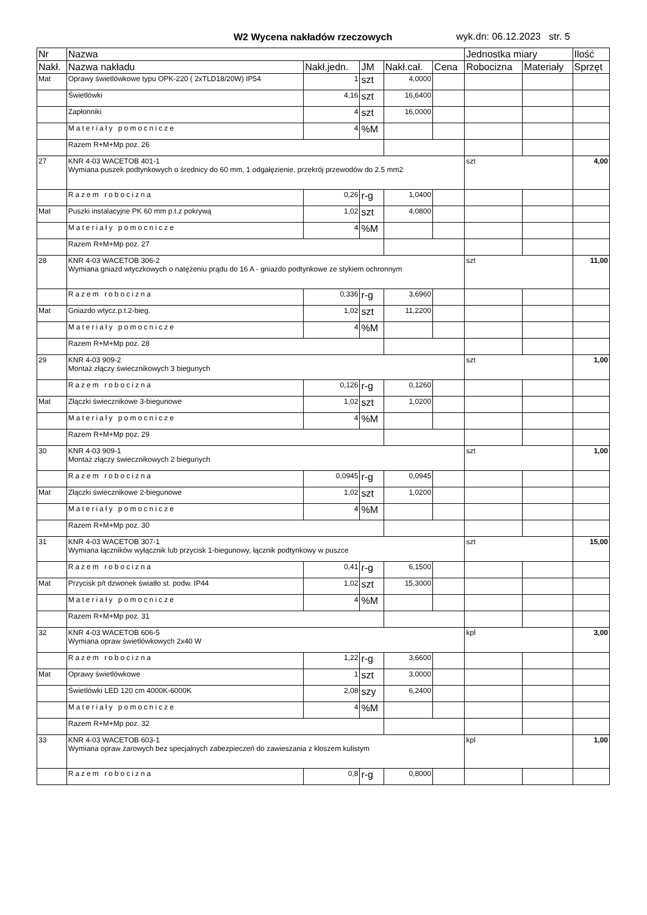W2 Wycena nakładów rzeczowych wyk.dn: 06.12.2023 str. 5
| Nr | Nazwa | | | | | Jednostka miary | | Ilość |
| --- | --- | --- | --- | --- | --- | --- | --- | --- |
| Nakł. | Nazwa nakładu | Nakł.jedn. | JM | Nakł.cał. | Cena | Robocizna | Materiały | Sprzęt |
| Mat | Oprawy świetlówkowe typu OPK-220 ( 2xTLD18/20W) IP54 | 1 | szt | 4,0000 | | | | |
| | Świetlówki | 4,16 | szt | 16,6400 | | | | |
| | Zapłonniki | 4 | szt | 16,0000 | | | | |
| | Materiały pomocnicze | 4 | %M | | | | | |
| | Razem R+M+Mp poz. 26 | | | | | | | |
| 27 | KNR 4-03 WACETOB 401-1 Wymiana puszek podtynkowych o średnicy do 60 mm, 1 odgałęzienie, przekrój przewodów do 2.5 mm2 | | | | | szt | | 4,00 |
| | Razem robocizna | 0,26 | r-g | 1,0400 | | | | |
| Mat | Puszki instalacyjne PK 60 mm p.t.z pokrywą | 1,02 | szt | 4,0800 | | | | |
| | Materiały pomocnicze | 4 | %M | | | | | |
| | Razem R+M+Mp poz. 27 | | | | | | | |
| 28 | KNR 4-03 WACETOB 306-2 Wymiana gniazd wtyczkowych o natężeniu prądu do 16 A - gniazdo podtynkowe ze stykiem ochronnym | | | | | szt | | 11,00 |
| | Razem robocizna | 0,336 | r-g | 3,6960 | | | | |
| Mat | Gniazdo wtycz.p.t.2-bieg. | 1,02 | szt | 11,2200 | | | | |
| | Materiały pomocnicze | 4 | %M | | | | | |
| | Razem R+M+Mp poz. 28 | | | | | | | |
| 29 | KNR 4-03 909-2 Montaż złączy świecznikowych 3 biegunych | | | | | szt | | 1,00 |
| | Razem robocizna | 0,126 | r-g | 0,1260 | | | | |
| Mat | Złączki świecznikowe 3-biegunowe | 1,02 | szt | 1,0200 | | | | |
| | Materiały pomocnicze | 4 | %M | | | | | |
| | Razem R+M+Mp poz. 29 | | | | | | | |
| 30 | KNR 4-03 909-1 Montaż złączy świecznikowych 2 biegunych | | | | | szt | | 1,00 |
| | Razem robocizna | 0,0945 | r-g | 0,0945 | | | | |
| Mat | Złączki świecznikowe 2-biegunowe | 1,02 | szt | 1,0200 | | | | |
| | Materiały pomocnicze | 4 | %M | | | | | |
| | Razem R+M+Mp poz. 30 | | | | | | | |
| 31 | KNR 4-03 WACETOB 307-1 Wymiana łączników wyłącznik lub przycisk 1-biegunowy, łącznik podtynkowy w puszce | | | | | szt | | 15,00 |
| | Razem robocizna | 0,41 | r-g | 6,1500 | | | | |
| Mat | Przycisk p/t dzwonek światło st. podw. IP44 | 1,02 | szt | 15,3000 | | | | |
| | Materiały pomocnicze | 4 | %M | | | | | |
| | Razem R+M+Mp poz. 31 | | | | | | | |
| 32 | KNR 4-03 WACETOB 606-5 Wymiana opraw świetlówkowych 2x40 W | | | | | kpl | | 3,00 |
| | Razem robocizna | 1,22 | r-g | 3,6600 | | | | |
| Mat | Oprawy świetlówkowe | 1 | szt | 3,0000 | | | | |
| | Świetlówki LED 120 cm 4000K-6000K | 2,08 | szy | 6,2400 | | | | |
| | Materiały pomocnicze | 4 | %M | | | | | |
| | Razem R+M+Mp poz. 32 | | | | | | | |
| 33 | KNR 4-03 WACETOB 603-1 Wymiana opraw żarowych bez specjalnych zabezpieczeń do zawieszania z kloszem kulistym | | | | | kpl | | 1,00 |
| | Razem robocizna | 0,8 | r-g | 0,8000 | | | | |